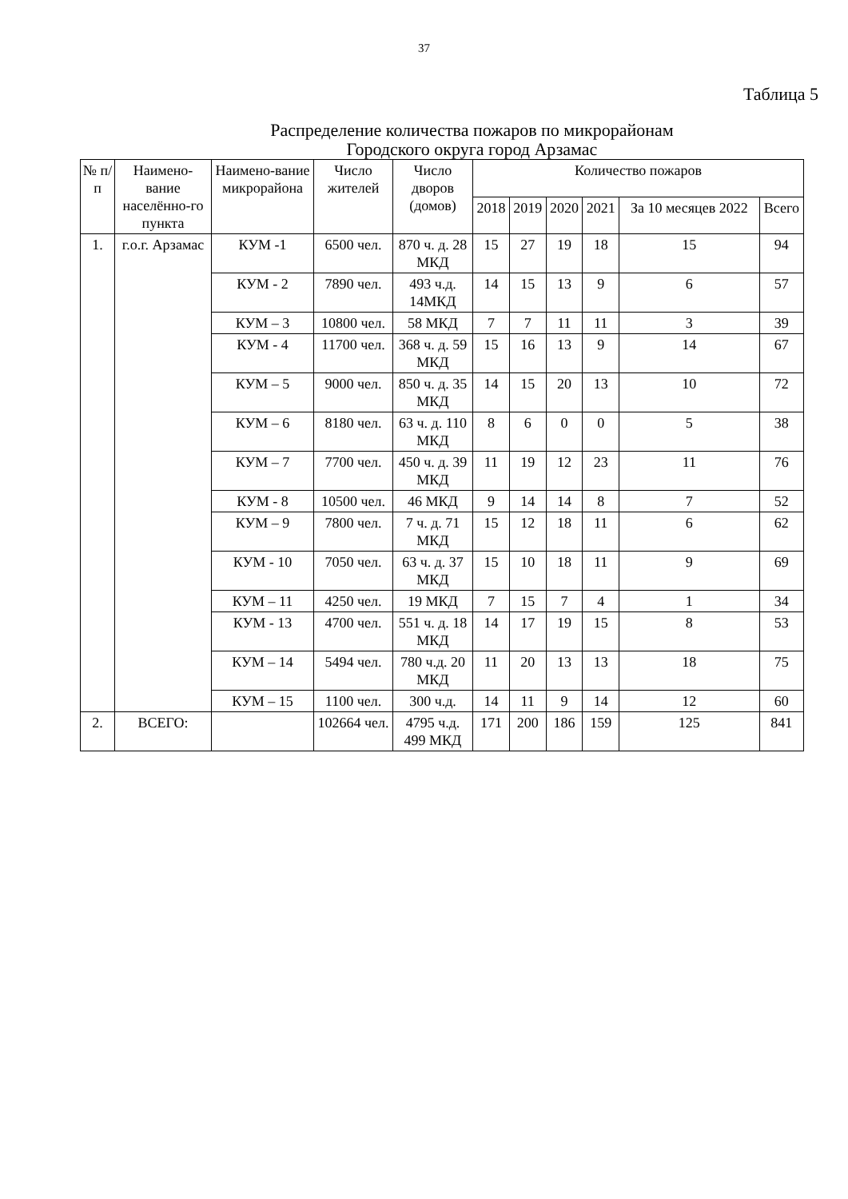37
Таблица 5
Распределение количества пожаров по микрорайонам
Городского округа город Арзамас
| № п/п | Наимено-вание населённо-го пункта | Наимено-вание микрорайона | Число жителей | Число дворов (домов) | Количество пожаров | | | | | |
| --- | --- | --- | --- | --- | --- | --- | --- | --- | --- | --- |
| | | | | | 2018 | 2019 | 2020 | 2021 | За 10 месяцев 2022 | Всего |
| 1. | г.о.г. Арзамас | КУМ -1 | 6500 чел. | 870 ч. д. 28 МКД | 15 | 27 | 19 | 18 | 15 | 94 |
| | | КУМ - 2 | 7890 чел. | 493 ч.д. 14МКД | 14 | 15 | 13 | 9 | 6 | 57 |
| | | КУМ – 3 | 10800 чел. | 58 МКД | 7 | 7 | 11 | 11 | 3 | 39 |
| | | КУМ - 4 | 11700 чел. | 368 ч. д. 59 МКД | 15 | 16 | 13 | 9 | 14 | 67 |
| | | КУМ – 5 | 9000 чел. | 850 ч. д. 35 МКД | 14 | 15 | 20 | 13 | 10 | 72 |
| | | КУМ – 6 | 8180 чел. | 63 ч. д. 110 МКД | 8 | 6 | 0 | 0 | 5 | 38 |
| | | КУМ – 7 | 7700 чел. | 450 ч. д. 39 МКД | 11 | 19 | 12 | 23 | 11 | 76 |
| | | КУМ - 8 | 10500 чел. | 46 МКД | 9 | 14 | 14 | 8 | 7 | 52 |
| | | КУМ – 9 | 7800 чел. | 7 ч. д. 71 МКД | 15 | 12 | 18 | 11 | 6 | 62 |
| | | КУМ - 10 | 7050 чел. | 63 ч. д. 37 МКД | 15 | 10 | 18 | 11 | 9 | 69 |
| | | КУМ – 11 | 4250 чел. | 19 МКД | 7 | 15 | 7 | 4 | 1 | 34 |
| | | КУМ - 13 | 4700 чел. | 551 ч. д. 18 МКД | 14 | 17 | 19 | 15 | 8 | 53 |
| | | КУМ – 14 | 5494 чел. | 780 ч.д. 20 МКД | 11 | 20 | 13 | 13 | 18 | 75 |
| | | КУМ – 15 | 1100 чел. | 300 ч.д. | 14 | 11 | 9 | 14 | 12 | 60 |
| 2. | ВСЕГО: | | 102664 чел. | 4795 ч.д. 499 МКД | 171 | 200 | 186 | 159 | 125 | 841 |